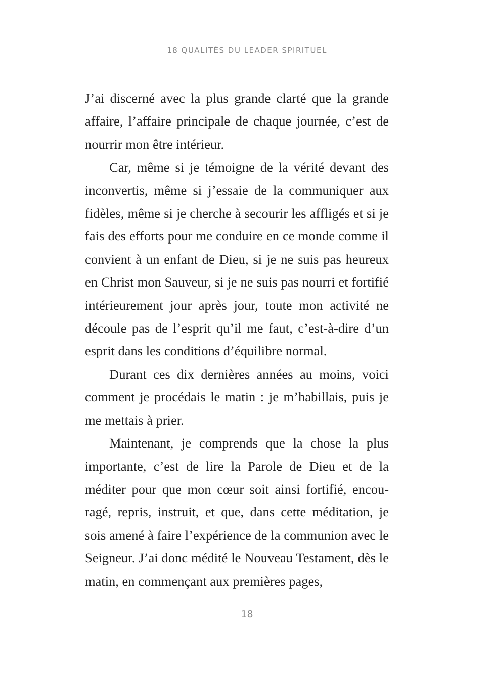18 QUALITÉS DU LEADER SPIRITUEL
J’ai discerné avec la plus grande clarté que la grande affaire, l’affaire principale de chaque journée, c’est de nourrir mon être intérieur.
Car, même si je témoigne de la vérité devant des inconvertis, même si j’essaie de la communiquer aux fidèles, même si je cherche à secourir les affligés et si je fais des efforts pour me conduire en ce monde comme il convient à un enfant de Dieu, si je ne suis pas heureux en Christ mon Sauveur, si je ne suis pas nourri et fortifié intérieurement jour après jour, toute mon activité ne découle pas de l’esprit qu’il me faut, c’est-à-dire d’un esprit dans les conditions d’équi­libre normal.
Durant ces dix dernières années au moins, voici comment je procédais le matin : je m’habillais, puis je me mettais à prier.
Maintenant, je comprends que la chose la plus importante, c’est de lire la Parole de Dieu et de la méditer pour que mon cœur soit ainsi fortifié, encou­ragé, repris, instruit, et que, dans cette méditation, je sois amené à faire l’expérience de la communion avec le Seigneur. J’ai donc médité le Nouveau Testament, dès le matin, en commençant aux premières pages,
18